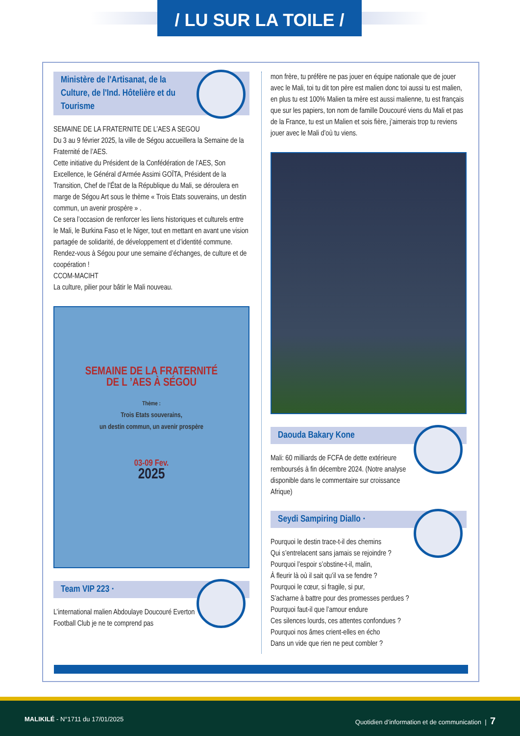/ LU SUR LA TOILE /
Ministère de l'Artisanat, de la Culture, de l'Ind. Hôtelière et du Tourisme
SEMAINE DE LA FRATERNITE DE L’AES A SEGOU
Du 3 au 9 février 2025, la ville de Ségou accueillera la Semaine de la Fraternité de l’AES.
Cette initiative du Président de la Confédération de l’AES, Son Excellence, le Général d’Armée Assimi GOÏTA, Président de la Transition, Chef de l’État de la République du Mali, se déroulera en marge de Ségou Art sous le thème « Trois Etats souverains, un destin commun, un avenir prospère » .
Ce sera l’occasion de renforcer les liens historiques et culturels entre le Mali, le Burkina Faso et le Niger, tout en mettant en avant une vision partagée de solidarité, de développement et d’identité commune.
Rendez-vous à Ségou pour une semaine d’échanges, de culture et de coopération !
CCOM-MACIHT
La culture, pilier pour bâtir le Mali nouveau.
SEMAINE DE LA FRATERNITÉ
DE L ’AES À SÉGOU
Thème :
Trois Etats souverains,
un destin commun, un avenir prospère
03-09 Fev.
2025
Team VIP 223 ·
L’international malien Abdoulaye Doucouré Everton Football Club je ne te comprend pas
mon frère, tu préfère ne pas jouer en équipe nationale que de jouer avec le Mali, toi tu dit ton père est malien donc toi aussi tu est malien, en plus tu est 100% Malien ta mère est aussi malienne, tu est français que sur les papiers, ton nom de famille Doucouré viens du Mali et pas de la France, tu est un Malien et sois fière, j’aimerais trop tu reviens jouer avec le Mali d’où tu viens.
Daouda Bakary Kone
Mali: 60 milliards de FCFA de dette extérieure remboursés à fin décembre 2024. (Notre analyse disponible dans le commentaire sur croissance Afrique)
Seydi Sampiring Diallo ·
Pourquoi le destin trace-t-il des chemins
Qui s’entrelacent sans jamais se rejoindre ?
Pourquoi l’espoir s’obstine-t-il, malin,
À fleurir là où il sait qu’il va se fendre ?
Pourquoi le cœur, si fragile, si pur,
S’acharne à battre pour des promesses perdues ?
Pourquoi faut-il que l’amour endure
Ces silences lourds, ces attentes confondues ?
Pourquoi nos âmes crient-elles en écho
Dans un vide que rien ne peut combler ?
MALIKILÉ - N°1711 du 17/01/2025 Quotidien d’information et de communication | 7